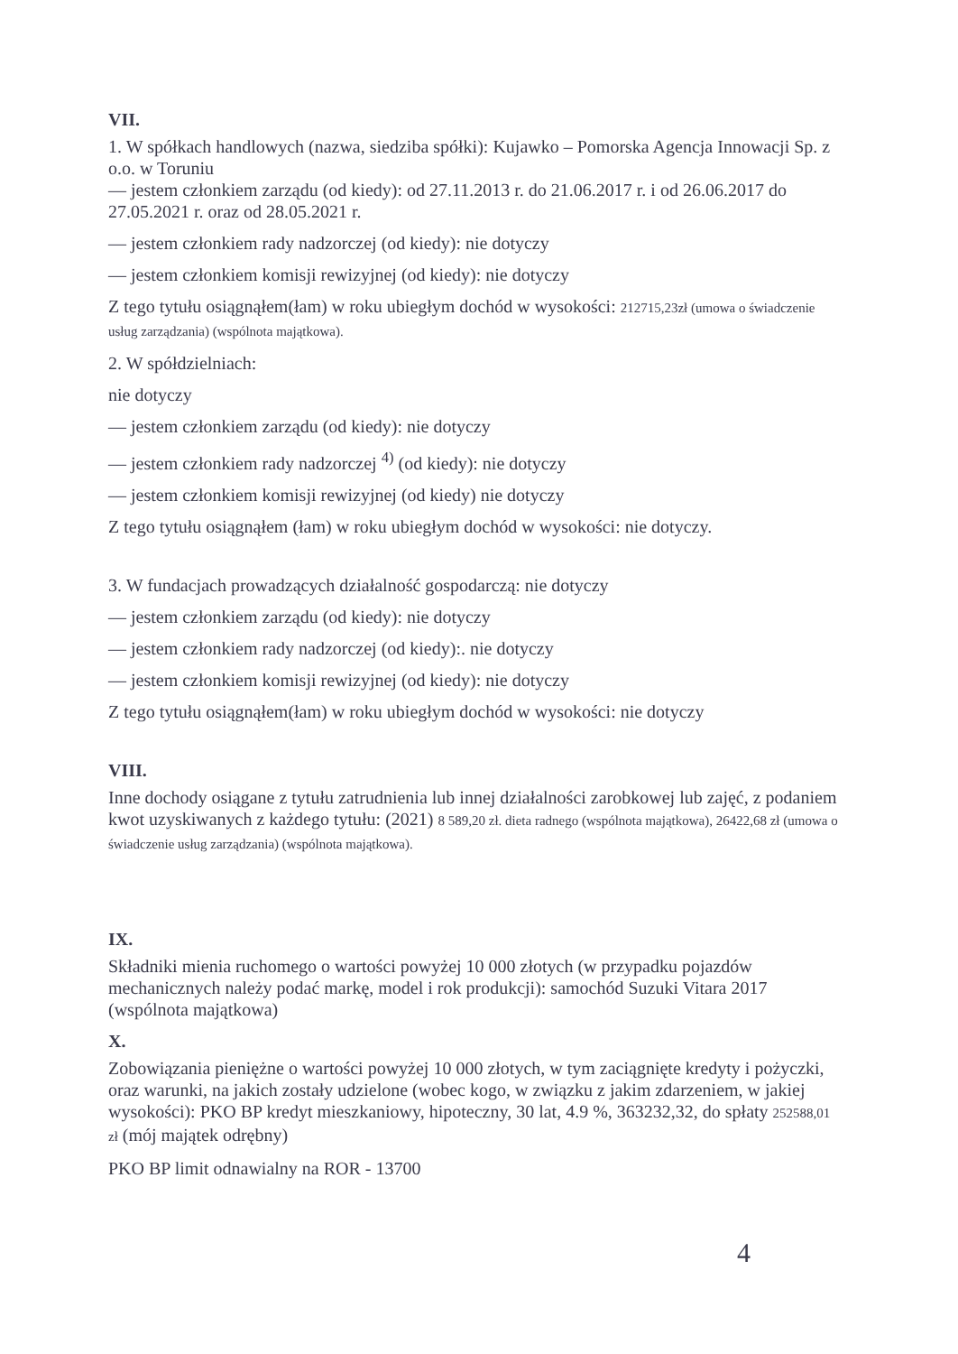VII.
1. W spółkach handlowych (nazwa, siedziba spółki): Kujawko – Pomorska Agencja Innowacji Sp. z o.o. w Toruniu
— jestem członkiem zarządu (od kiedy): od 27.11.2013 r. do 21.06.2017 r. i od 26.06.2017 do 27.05.2021 r. oraz od 28.05.2021 r.
— jestem członkiem rady nadzorczej (od kiedy): nie dotyczy
— jestem członkiem komisji rewizyjnej (od kiedy): nie dotyczy
Z tego tytułu osiągnąłem(łam) w roku ubiegłym dochód w wysokości: 212715,23zł (umowa o świadczenie usług zarządzania) (wspólnota majątkowa).
2. W spółdzielniach:
nie dotyczy
— jestem członkiem zarządu (od kiedy): nie dotyczy
— jestem członkiem rady nadzorczej <sup>4)</sup> (od kiedy): nie dotyczy
— jestem członkiem komisji rewizyjnej (od kiedy) nie dotyczy
Z tego tytułu osiągnąłem (łam) w roku ubiegłym dochód w wysokości: nie dotyczy.
3. W fundacjach prowadzących działalność gospodarczą: nie dotyczy
— jestem członkiem zarządu (od kiedy): nie dotyczy
— jestem członkiem rady nadzorczej (od kiedy):. nie dotyczy
— jestem członkiem komisji rewizyjnej (od kiedy): nie dotyczy
Z tego tytułu osiągnąłem(łam) w roku ubiegłym dochód w wysokości: nie dotyczy
VIII.
Inne dochody osiągane z tytułu zatrudnienia lub innej działalności zarobkowej lub zajęć, z podaniem kwot uzyskiwanych z każdego tytułu: (2021) 8 589,20 zł. dieta radnego (wspólnota majątkowa), 26422,68 zł (umowa o świadczenie usług zarządzania) (wspólnota majątkowa).
IX.
Składniki mienia ruchomego o wartości powyżej 10 000 złotych (w przypadku pojazdów mechanicznych należy podać markę, model i rok produkcji): samochód Suzuki Vitara 2017 (wspólnota majątkowa)
X.
Zobowiązania pieniężne o wartości powyżej 10 000 złotych, w tym zaciągnięte kredyty i pożyczki, oraz warunki, na jakich zostały udzielone (wobec kogo, w związku z jakim zdarzeniem, w jakiej wysokości): PKO BP kredyt mieszkaniowy, hipoteczny, 30 lat, 4.9 %, 363232,32, do spłaty 252588,01 zł (mój majątek odrębny)
PKO BP limit odnawialny na ROR - 13700
4